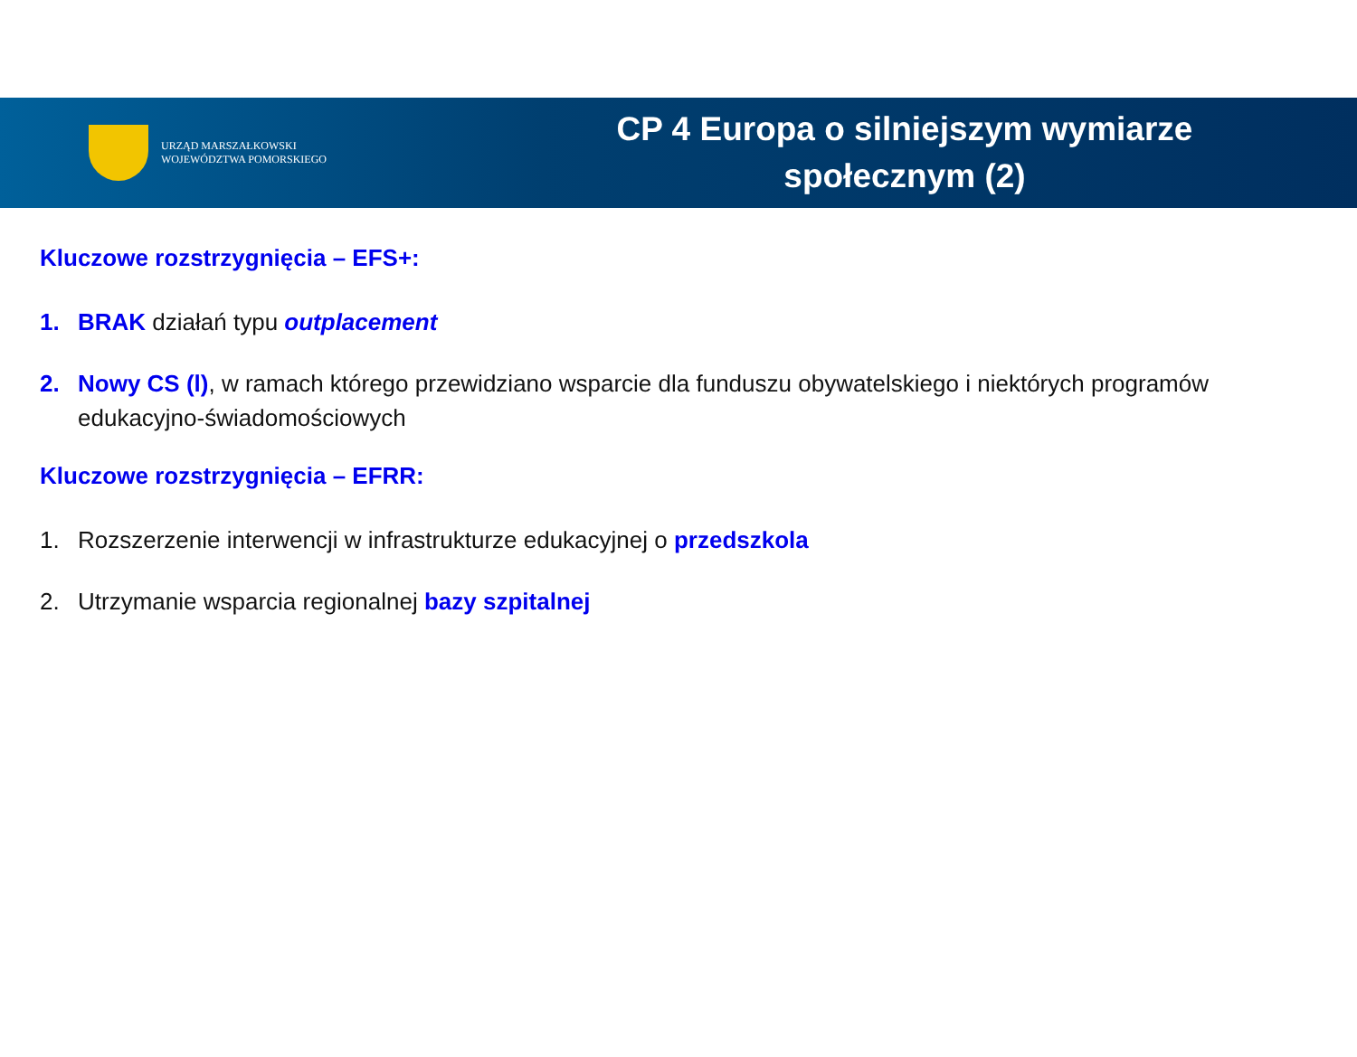URZĄD MARSZAŁKOWSKI
WOJEWÓDZTWA POMORSKIEGO
CP 4 Europa o silniejszym wymiarze
społecznym (2)
Kluczowe rozstrzygnięcia – EFS+:
1. BRAK działań typu outplacement
2. Nowy CS (l), w ramach którego przewidziano wsparcie dla funduszu obywatelskiego i niektórych programów edukacyjno-świadomościowych
Kluczowe rozstrzygnięcia – EFRR:
1. Rozszerzenie interwencji w infrastrukturze edukacyjnej o przedszkola
2. Utrzymanie wsparcia regionalnej bazy szpitalnej